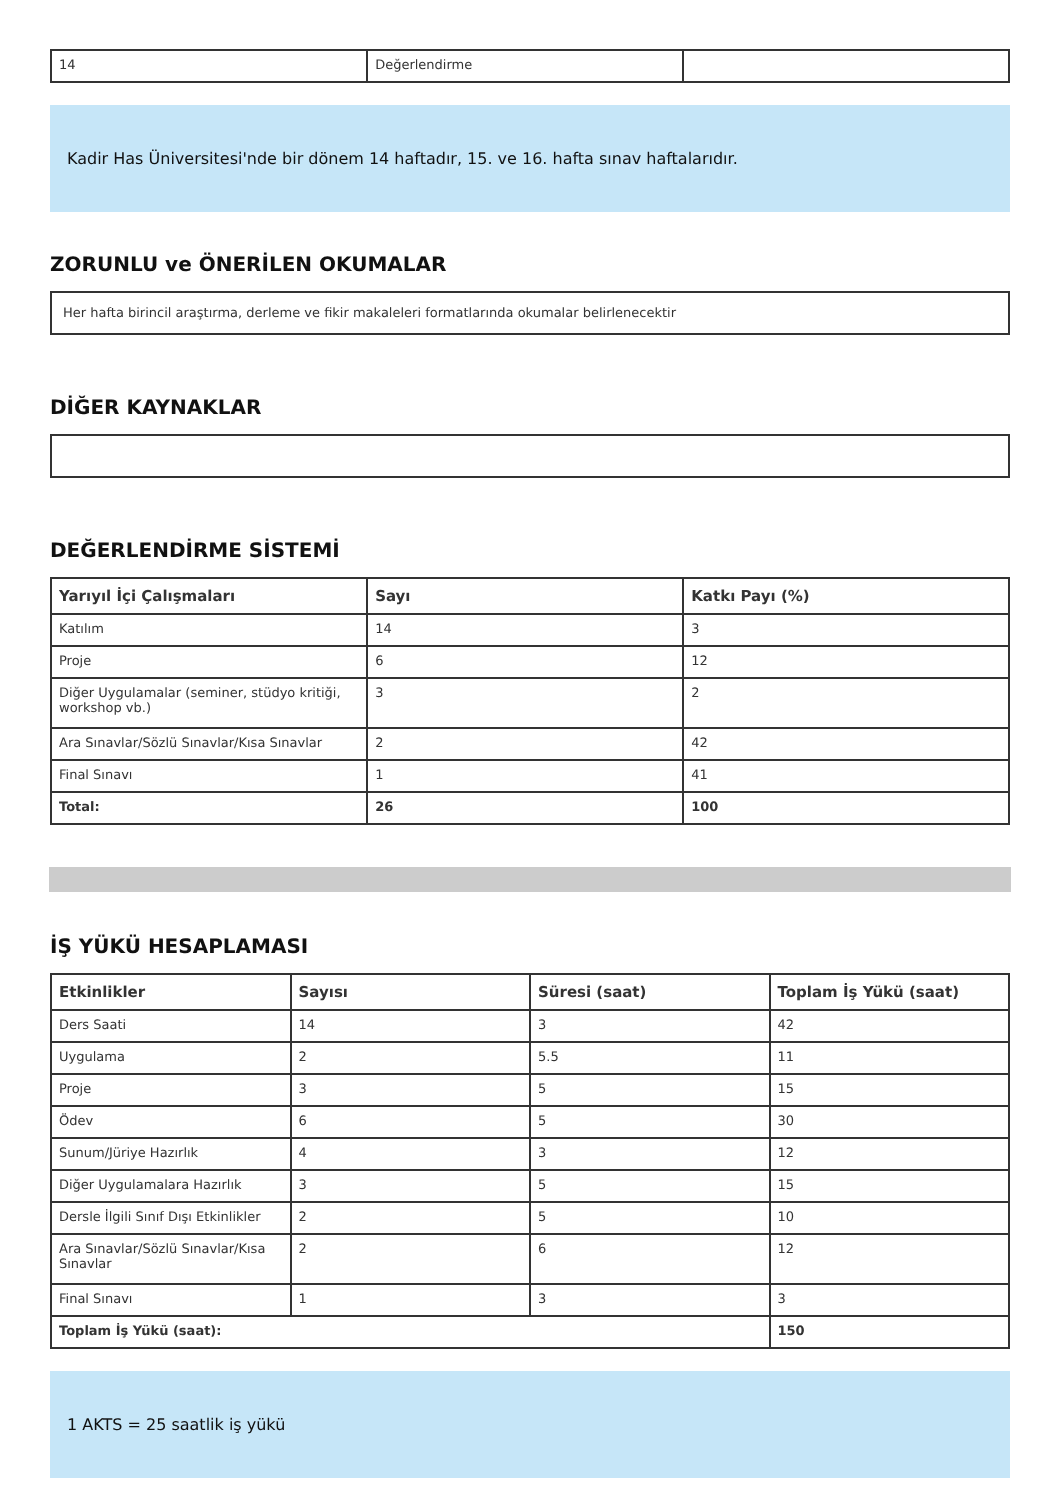| 14 | Değerlendirme | |
Kadir Has Üniversitesi'nde bir dönem 14 haftadır, 15. ve 16. hafta sınav haftalarıdır.
ZORUNLU ve ÖNERİLEN OKUMALAR
Her hafta birincil araştırma, derleme ve fikir makaleleri formatlarında okumalar belirlenecektir
DİĞER KAYNAKLAR
DEĞERLENDİRME SİSTEMİ
| Yarıyıl İçi Çalışmaları | Sayı | Katkı Payı (%) |
| --- | --- | --- |
| Katılım | 14 | 3 |
| Proje | 6 | 12 |
| Diğer Uygulamalar (seminer, stüdyo kritiği, workshop vb.) | 3 | 2 |
| Ara Sınavlar/Sözlü Sınavlar/Kısa Sınavlar | 2 | 42 |
| Final Sınavı | 1 | 41 |
| Total: | 26 | 100 |
İŞ YÜKÜ HESAPLAMASI
| Etkinlikler | Sayısı | Süresi (saat) | Toplam İş Yükü (saat) |
| --- | --- | --- | --- |
| Ders Saati | 14 | 3 | 42 |
| Uygulama | 2 | 5.5 | 11 |
| Proje | 3 | 5 | 15 |
| Ödev | 6 | 5 | 30 |
| Sunum/Jüriye Hazırlık | 4 | 3 | 12 |
| Diğer Uygulamalara Hazırlık | 3 | 5 | 15 |
| Dersle İlgili Sınıf Dışı Etkinlikler | 2 | 5 | 10 |
| Ara Sınavlar/Sözlü Sınavlar/Kısa Sınavlar | 2 | 6 | 12 |
| Final Sınavı | 1 | 3 | 3 |
| Toplam İş Yükü (saat): | | | 150 |
1 AKTS = 25 saatlik iş yükü